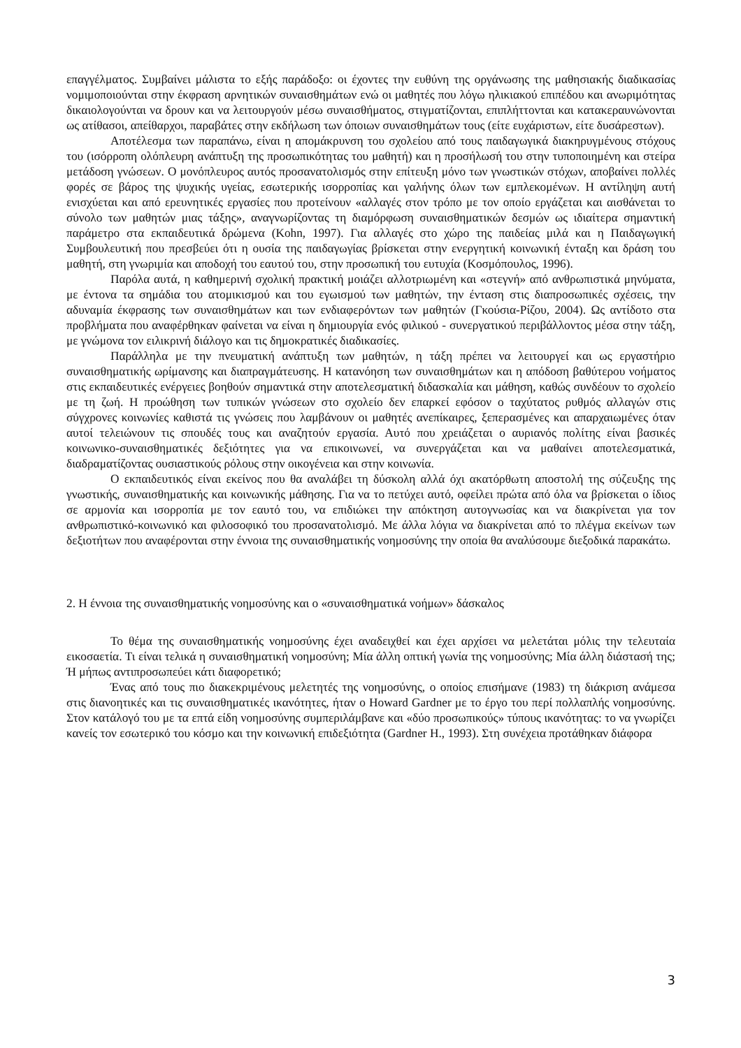επαγγέλματος. Συμβαίνει μάλιστα το εξής παράδοξο: οι έχοντες την ευθύνη της οργάνωσης της μαθησιακής διαδικασίας νομιμοποιούνται στην έκφραση αρνητικών συναισθημάτων ενώ οι μαθητές που λόγω ηλικιακού επιπέδου και ανωριμότητας δικαιολογούνται να δρουν και να λειτουργούν μέσω συναισθήματος, στιγματίζονται, επιπλήττονται και κατακεραυνώνονται ως ατίθασοι, απείθαρχοι, παραβάτες στην εκδήλωση των όποιων συναισθημάτων τους (είτε ευχάριστων, είτε δυσάρεστων).
Αποτέλεσμα των παραπάνω, είναι η απομάκρυνση του σχολείου από τους παιδαγωγικά διακηρυγμένους στόχους του (ισόρροπη ολόπλευρη ανάπτυξη της προσωπικότητας του μαθητή) και η προσήλωσή του στην τυποποιημένη και στείρα μετάδοση γνώσεων. Ο μονόπλευρος αυτός προσανατολισμός στην επίτευξη μόνο των γνωστικών στόχων, αποβαίνει πολλές φορές σε βάρος της ψυχικής υγείας, εσωτερικής ισορροπίας και γαλήνης όλων των εμπλεκομένων. Η αντίληψη αυτή ενισχύεται και από ερευνητικές εργασίες που προτείνουν «αλλαγές στον τρόπο με τον οποίο εργάζεται και αισθάνεται το σύνολο των μαθητών μιας τάξης», αναγνωρίζοντας τη διαμόρφωση συναισθηματικών δεσμών ως ιδιαίτερα σημαντική παράμετρο στα εκπαιδευτικά δρώμενα (Kohn, 1997). Για αλλαγές στο χώρο της παιδείας μιλά και η Παιδαγωγική Συμβουλευτική που πρεσβεύει ότι η ουσία της παιδαγωγίας βρίσκεται στην ενεργητική κοινωνική ένταξη και δράση του μαθητή, στη γνωριμία και αποδοχή του εαυτού του, στην προσωπική του ευτυχία (Κοσμόπουλος, 1996).
Παρόλα αυτά, η καθημερινή σχολική πρακτική μοιάζει αλλοτριωμένη και «στεγνή» από ανθρωπιστικά μηνύματα, με έντονα τα σημάδια του ατομικισμού και του εγωισμού των μαθητών, την ένταση στις διαπροσωπικές σχέσεις, την αδυναμία έκφρασης των συναισθημάτων και των ενδιαφερόντων των μαθητών (Γκούσια-Ρίζου, 2004). Ως αντίδοτο στα προβλήματα που αναφέρθηκαν φαίνεται να είναι η δημιουργία ενός φιλικού - συνεργατικού περιβάλλοντος μέσα στην τάξη, με γνώμονα τον ειλικρινή διάλογο και τις δημοκρατικές διαδικασίες.
Παράλληλα με την πνευματική ανάπτυξη των μαθητών, η τάξη πρέπει να λειτουργεί και ως εργαστήριο συναισθηματικής ωρίμανσης και διαπραγμάτευσης. Η κατανόηση των συναισθημάτων και η απόδοση βαθύτερου νοήματος στις εκπαιδευτικές ενέργειες βοηθούν σημαντικά στην αποτελεσματική διδασκαλία και μάθηση, καθώς συνδέουν το σχολείο με τη ζωή. Η προώθηση των τυπικών γνώσεων στο σχολείο δεν επαρκεί εφόσον ο ταχύτατος ρυθμός αλλαγών στις σύγχρονες κοινωνίες καθιστά τις γνώσεις που λαμβάνουν οι μαθητές ανεπίκαιρες, ξεπερασμένες και απαρχαιωμένες όταν αυτοί τελειώνουν τις σπουδές τους και αναζητούν εργασία. Αυτό που χρειάζεται ο αυριανός πολίτης είναι βασικές κοινωνικο-συναισθηματικές δεξιότητες για να επικοινωνεί, να συνεργάζεται και να μαθαίνει αποτελεσματικά, διαδραματίζοντας ουσιαστικούς ρόλους στην οικογένεια και στην κοινωνία.
Ο εκπαιδευτικός είναι εκείνος που θα αναλάβει τη δύσκολη αλλά όχι ακατόρθωτη αποστολή της σύζευξης της γνωστικής, συναισθηματικής και κοινωνικής μάθησης. Για να το πετύχει αυτό, οφείλει πρώτα από όλα να βρίσκεται ο ίδιος σε αρμονία και ισορροπία με τον εαυτό του, να επιδιώκει την απόκτηση αυτογνωσίας και να διακρίνεται για τον ανθρωπιστικό-κοινωνικό και φιλοσοφικό του προσανατολισμό. Με άλλα λόγια να διακρίνεται από το πλέγμα εκείνων των δεξιοτήτων που αναφέρονται στην έννοια της συναισθηματικής νοημοσύνης την οποία θα αναλύσουμε διεξοδικά παρακάτω.
2. Η έννοια της συναισθηματικής νοημοσύνης και ο «συναισθηματικά νοήμων» δάσκαλος
Το θέμα της συναισθηματικής νοημοσύνης έχει αναδειχθεί και έχει αρχίσει να μελετάται μόλις την τελευταία εικοσαετία. Τι είναι τελικά η συναισθηματική νοημοσύνη; Μία άλλη οπτική γωνία της νοημοσύνης; Μία άλλη διάστασή της; Ή μήπως αντιπροσωπεύει κάτι διαφορετικό;
Ένας από τους πιο διακεκριμένους μελετητές της νοημοσύνης, ο οποίος επισήμανε (1983) τη διάκριση ανάμεσα στις διανοητικές και τις συναισθηματικές ικανότητες, ήταν ο Howard Gardner με το έργο του περί πολλαπλής νοημοσύνης. Στον κατάλογό του με τα επτά είδη νοημοσύνης συμπεριλάμβανε και «δύο προσωπικούς» τύπους ικανότητας: το να γνωρίζει κανείς τον εσωτερικό του κόσμο και την κοινωνική επιδεξιότητα (Gardner H., 1993). Στη συνέχεια προτάθηκαν διάφορα
3